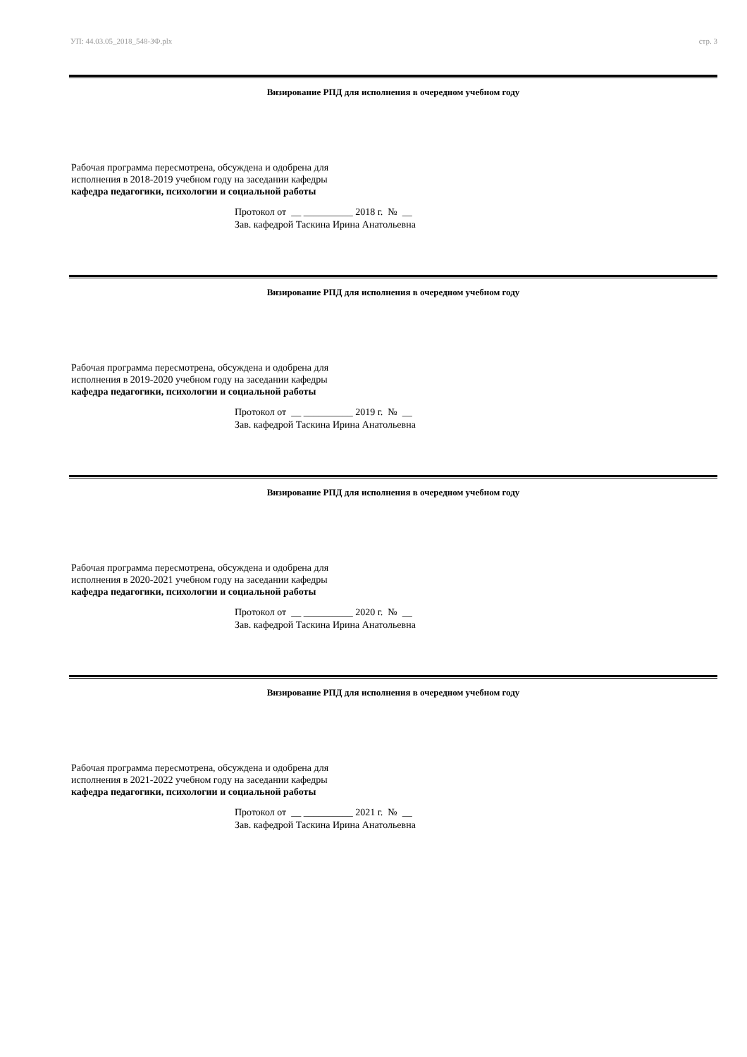УП: 44.03.05_2018_548-ЗФ.plx стр. 3
Визирование РПД для исполнения в очередном учебном году
Рабочая программа пересмотрена, обсуждена и одобрена для
исполнения в 2018-2019 учебном году на заседании кафедры
кафедра педагогики, психологии и социальной работы
Протокол от __ __________ 2018 г. № __
Зав. кафедрой Таскина Ирина Анатольевна
Визирование РПД для исполнения в очередном учебном году
Рабочая программа пересмотрена, обсуждена и одобрена для
исполнения в 2019-2020 учебном году на заседании кафедры
кафедра педагогики, психологии и социальной работы
Протокол от __ __________ 2019 г. № __
Зав. кафедрой Таскина Ирина Анатольевна
Визирование РПД для исполнения в очередном учебном году
Рабочая программа пересмотрена, обсуждена и одобрена для
исполнения в 2020-2021 учебном году на заседании кафедры
кафедра педагогики, психологии и социальной работы
Протокол от __ __________ 2020 г. № __
Зав. кафедрой Таскина Ирина Анатольевна
Визирование РПД для исполнения в очередном учебном году
Рабочая программа пересмотрена, обсуждена и одобрена для
исполнения в 2021-2022 учебном году на заседании кафедры
кафедра педагогики, психологии и социальной работы
Протокол от __ __________ 2021 г. № __
Зав. кафедрой Таскина Ирина Анатольевна